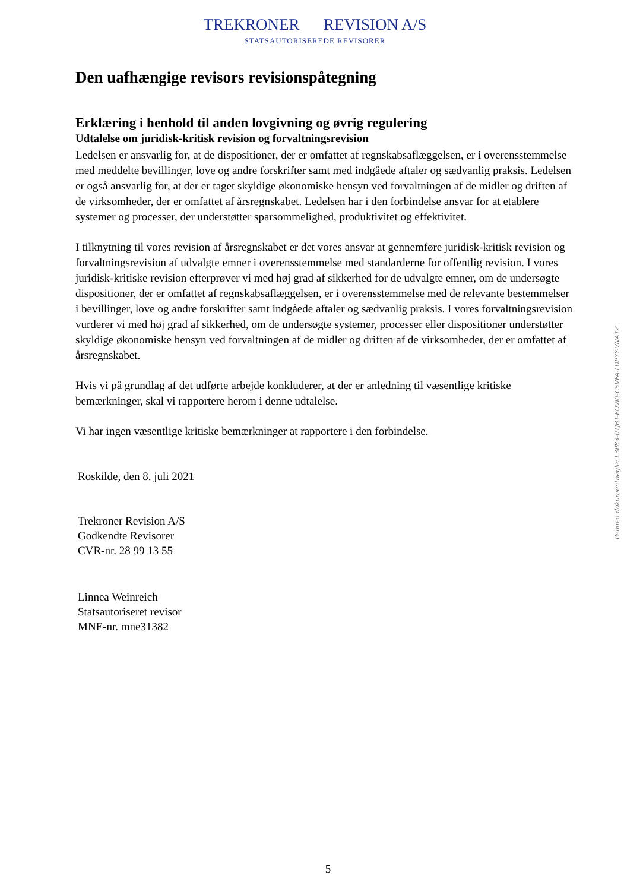TREKRONER REVISION A/S
STATSAUTORISEREDE REVISORER
Den uafhængige revisors revisionspåtegning
Erklæring i henhold til anden lovgivning og øvrig regulering
Udtalelse om juridisk-kritisk revision og forvaltningsrevision
Ledelsen er ansvarlig for, at de dispositioner, der er omfattet af regnskabsaflæggelsen, er i overensstemmelse med meddelte bevillinger, love og andre forskrifter samt med indgåede aftaler og sædvanlig praksis. Ledelsen er også ansvarlig for, at der er taget skyldige økonomiske hensyn ved forvaltningen af de midler og driften af de virksomheder, der er omfattet af årsregnskabet. Ledelsen har i den forbindelse ansvar for at etablere systemer og processer, der understøtter sparsommelighed, produktivitet og effektivitet.
I tilknytning til vores revision af årsregnskabet er det vores ansvar at gennemføre juridisk-kritisk revision og forvaltningsrevision af udvalgte emner i overensstemmelse med standarderne for offentlig revision. I vores juridisk-kritiske revision efterprøver vi med høj grad af sikkerhed for de udvalgte emner, om de undersøgte dispositioner, der er omfattet af regnskabsaflæggelsen, er i overensstemmelse med de relevante bestemmelser i bevillinger, love og andre forskrifter samt indgåede aftaler og sædvanlig praksis. I vores forvaltningsrevision vurderer vi med høj grad af sikkerhed, om de undersøgte systemer, processer eller dispositioner understøtter skyldige økonomiske hensyn ved forvaltningen af de midler og driften af de virksomheder, der er omfattet af årsregnskabet.
Hvis vi på grundlag af det udførte arbejde konkluderer, at der er anledning til væsentlige kritiske bemærkninger, skal vi rapportere herom i denne udtalelse.
Vi har ingen væsentlige kritiske bemærkninger at rapportere i den forbindelse.
Roskilde, den 8. juli 2021
Trekroner Revision A/S
Godkendte Revisorer
CVR-nr. 28 99 13 55
Linnea Weinreich
Statsautoriseret revisor
MNE-nr. mne31382
Penneo dokumentnøgle: L3P83-0TJBT-FOVI0-C5VFA-LDPYY-VNA1Z
5